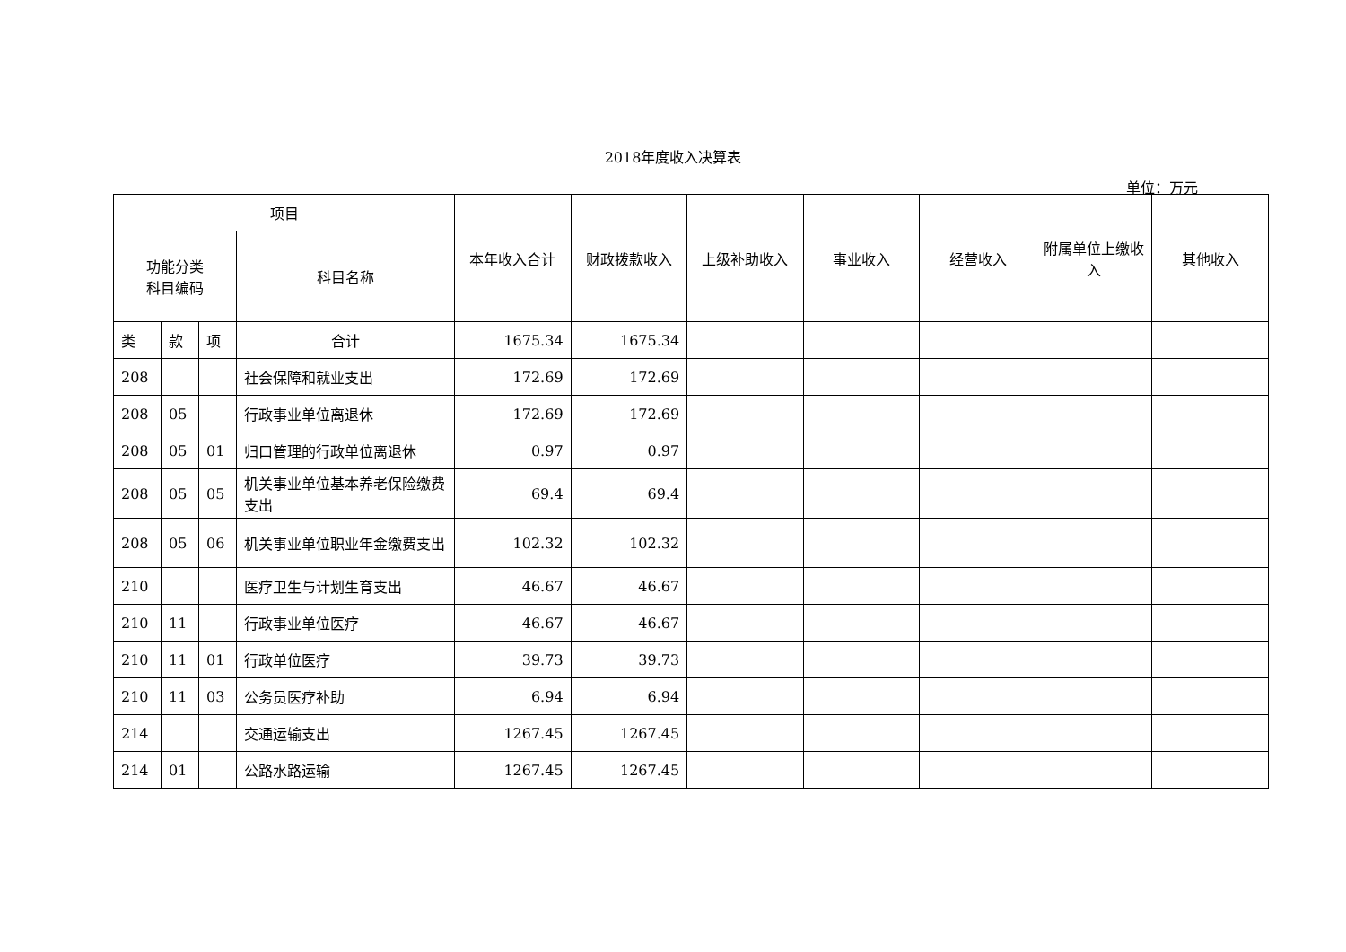2018年度收入决算表
单位：万元
| 项目 | | | | 本年收入合计 | 财政拨款收入 | 上级补助收入 | 事业收入 | 经营收入 | 附属单位上缴收入 | 其他收入 |
| --- | --- | --- | --- | --- | --- | --- | --- | --- | --- | --- |
| 功能分类 科目编码 | | | 科目名称 | | | | | | | |
| 类 | 款 | 项 | 合计 | 1675.34 | 1675.34 | | | | | |
| 208 | | | 社会保障和就业支出 | 172.69 | 172.69 | | | | | |
| 208 | 05 | | 行政事业单位离退休 | 172.69 | 172.69 | | | | | |
| 208 | 05 | 01 | 归口管理的行政单位离退休 | 0.97 | 0.97 | | | | | |
| 208 | 05 | 05 | 机关事业单位基本养老保险缴费支出 | 69.4 | 69.4 | | | | | |
| 208 | 05 | 06 | 机关事业单位职业年金缴费支出 | 102.32 | 102.32 | | | | | |
| 210 | | | 医疗卫生与计划生育支出 | 46.67 | 46.67 | | | | | |
| 210 | 11 | | 行政事业单位医疗 | 46.67 | 46.67 | | | | | |
| 210 | 11 | 01 | 行政单位医疗 | 39.73 | 39.73 | | | | | |
| 210 | 11 | 03 | 公务员医疗补助 | 6.94 | 6.94 | | | | | |
| 214 | | | 交通运输支出 | 1267.45 | 1267.45 | | | | | |
| 214 | 01 | | 公路水路运输 | 1267.45 | 1267.45 | | | | | |